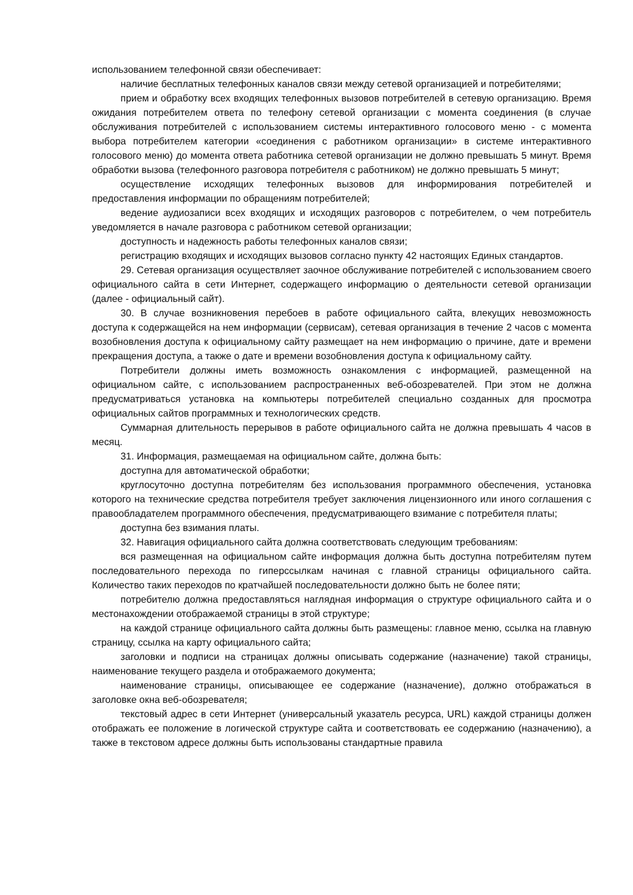использованием телефонной связи обеспечивает:
наличие бесплатных телефонных каналов связи между сетевой организацией и потребителями;
прием и обработку всех входящих телефонных вызовов потребителей в сетевую организацию. Время ожидания потребителем ответа по телефону сетевой организации с момента соединения (в случае обслуживания потребителей с использованием системы интерактивного голосового меню - с момента выбора потребителем категории «соединения с работником организации» в системе интерактивного голосового меню) до момента ответа работника сетевой организации не должно превышать 5 минут. Время обработки вызова (телефонного разговора потребителя с работником) не должно превышать 5 минут;
осуществление исходящих телефонных вызовов для информирования потребителей и предоставления информации по обращениям потребителей;
ведение аудиозаписи всех входящих и исходящих разговоров с потребителем, о чем потребитель уведомляется в начале разговора с работником сетевой организации;
доступность и надежность работы телефонных каналов связи;
регистрацию входящих и исходящих вызовов согласно пункту 42 настоящих Единых стандартов.
29. Сетевая организация осуществляет заочное обслуживание потребителей с использованием своего официального сайта в сети Интернет, содержащего информацию о деятельности сетевой организации (далее - официальный сайт).
30. В случае возникновения перебоев в работе официального сайта, влекущих невозможность доступа к содержащейся на нем информации (сервисам), сетевая организация в течение 2 часов с момента возобновления доступа к официальному сайту размещает на нем информацию о причине, дате и времени прекращения доступа, а также о дате и времени возобновления доступа к официальному сайту.
Потребители должны иметь возможность ознакомления с информацией, размещенной на официальном сайте, с использованием распространенных веб-обозревателей. При этом не должна предусматриваться установка на компьютеры потребителей специально созданных для просмотра официальных сайтов программных и технологических средств.
Суммарная длительность перерывов в работе официального сайта не должна превышать 4 часов в месяц.
31. Информация, размещаемая на официальном сайте, должна быть:
доступна для автоматической обработки;
круглосуточно доступна потребителям без использования программного обеспечения, установка которого на технические средства потребителя требует заключения лицензионного или иного соглашения с правообладателем программного обеспечения, предусматривающего взимание с потребителя платы;
доступна без взимания платы.
32. Навигация официального сайта должна соответствовать следующим требованиям:
вся размещенная на официальном сайте информация должна быть доступна потребителям путем последовательного перехода по гиперссылкам начиная с главной страницы официального сайта. Количество таких переходов по кратчайшей последовательности должно быть не более пяти;
потребителю должна предоставляться наглядная информация о структуре официального сайта и о местонахождении отображаемой страницы в этой структуре;
на каждой странице официального сайта должны быть размещены: главное меню, ссылка на главную страницу, ссылка на карту официального сайта;
заголовки и подписи на страницах должны описывать содержание (назначение) такой страницы, наименование текущего раздела и отображаемого документа;
наименование страницы, описывающее ее содержание (назначение), должно отображаться в заголовке окна веб-обозревателя;
текстовый адрес в сети Интернет (универсальный указатель ресурса, URL) каждой страницы должен отображать ее положение в логической структуре сайта и соответствовать ее содержанию (назначению), а также в текстовом адресе должны быть использованы стандартные правила